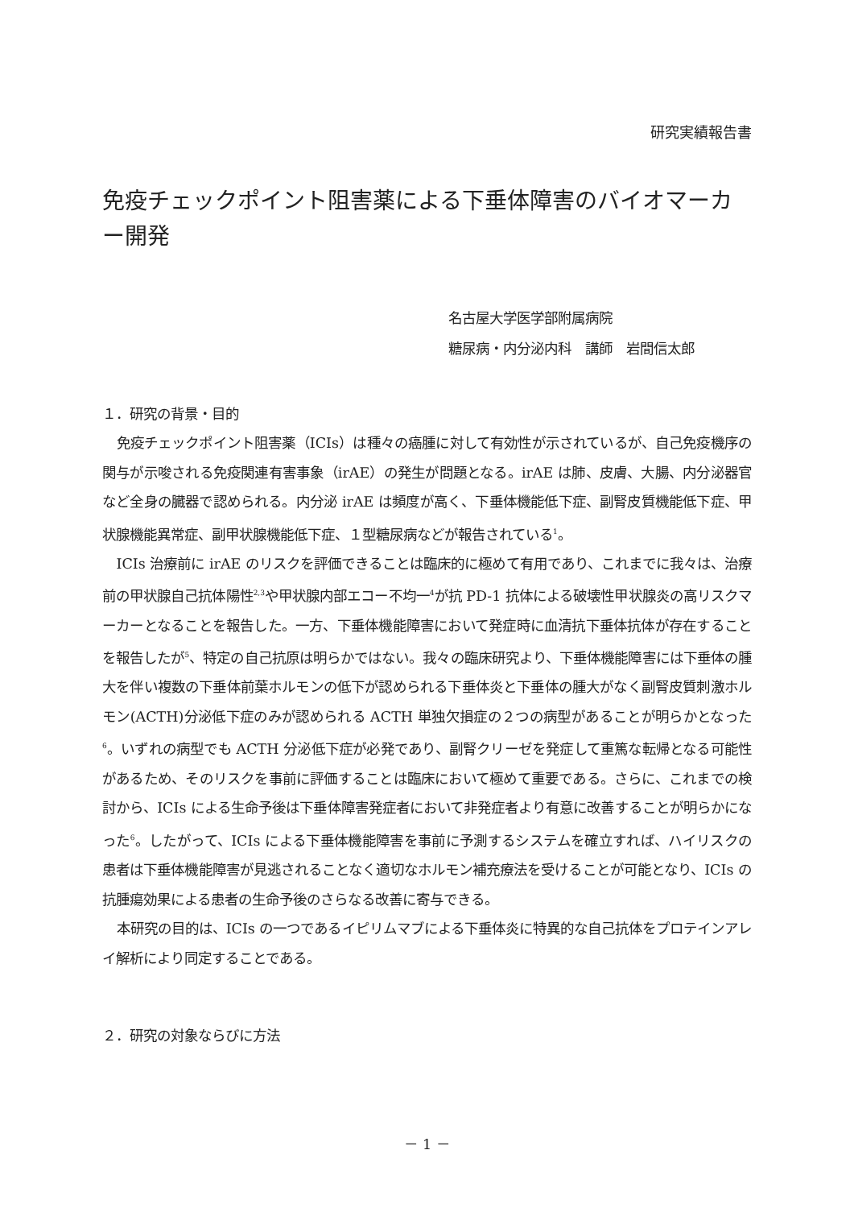研究実績報告書
免疫チェックポイント阻害薬による下垂体障害のバイオマーカー開発
名古屋大学医学部附属病院
糖尿病・内分泌内科　講師　岩間信太郎
１．研究の背景・目的
免疫チェックポイント阻害薬（ICIs）は種々の癌腫に対して有効性が示されているが、自己免疫機序の関与が示唆される免疫関連有害事象（irAE）の発生が問題となる。irAE は肺、皮膚、大腸、内分泌器官など全身の臓器で認められる。内分泌 irAE は頻度が高く、下垂体機能低下症、副腎皮質機能低下症、甲状腺機能異常症、副甲状腺機能低下症、１型糖尿病などが報告されている<sup>1</sup>。
ICIs 治療前に irAE のリスクを評価できることは臨床的に極めて有用であり、これまでに我々は、治療前の甲状腺自己抗体陽性<sup>2,3</sup>や甲状腺内部エコー不均一<sup>4</sup>が抗 PD-1 抗体による破壊性甲状腺炎の高リスクマーカーとなることを報告した。一方、下垂体機能障害において発症時に血清抗下垂体抗体が存在することを報告したが<sup>5</sup>、特定の自己抗原は明らかではない。我々の臨床研究より、下垂体機能障害には下垂体の腫大を伴い複数の下垂体前葉ホルモンの低下が認められる下垂体炎と下垂体の腫大がなく副腎皮質刺激ホルモン(ACTH)分泌低下症のみが認められる ACTH 単独欠損症の２つの病型があることが明らかとなった<sup>6</sup>。いずれの病型でも ACTH 分泌低下症が必発であり、副腎クリーゼを発症して重篤な転帰となる可能性があるため、そのリスクを事前に評価することは臨床において極めて重要である。さらに、これまでの検討から、ICIs による生命予後は下垂体障害発症者において非発症者より有意に改善することが明らかになった<sup>6</sup>。したがって、ICIs による下垂体機能障害を事前に予測するシステムを確立すれば、ハイリスクの患者は下垂体機能障害が見逃されることなく適切なホルモン補充療法を受けることが可能となり、ICIs の抗腫瘍効果による患者の生命予後のさらなる改善に寄与できる。
本研究の目的は、ICIs の一つであるイピリムマブによる下垂体炎に特異的な自己抗体をプロテインアレイ解析により同定することである。
２．研究の対象ならびに方法
－ 1 －